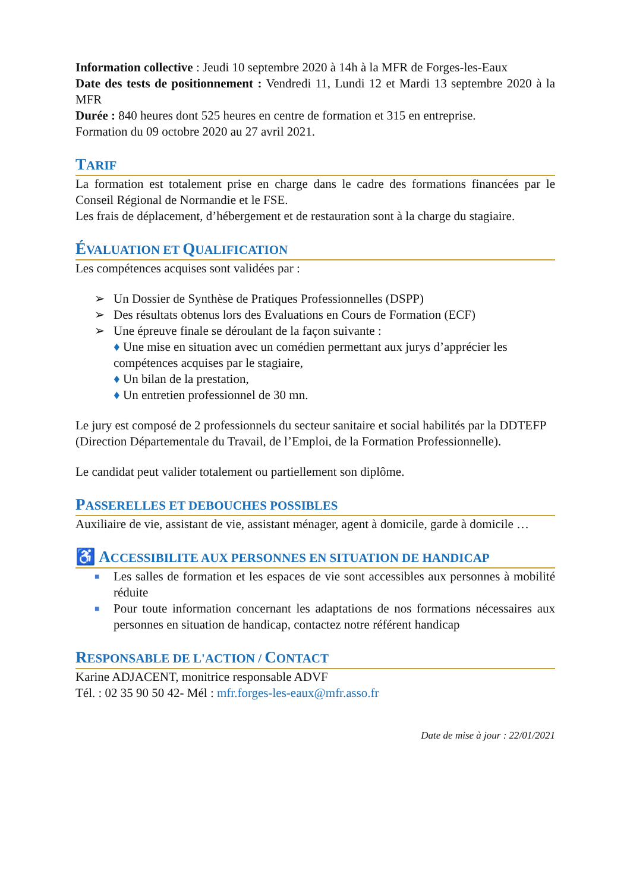Information collective : Jeudi 10 septembre 2020 à 14h à la MFR de Forges-les-Eaux
Date des tests de positionnement : Vendredi 11, Lundi 12 et Mardi 13 septembre 2020 à la MFR
Durée : 840 heures dont 525 heures en centre de formation et 315 en entreprise.
Formation du 09 octobre 2020 au 27 avril 2021.
TARIF
La formation est totalement prise en charge dans le cadre des formations financées par le Conseil Régional de Normandie et le FSE.
Les frais de déplacement, d’hébergement et de restauration sont à la charge du stagiaire.
ÉVALUATION ET QUALIFICATION
Les compétences acquises sont validées par :
➢ Un Dossier de Synthèse de Pratiques Professionnelles (DSPP)
➢ Des résultats obtenus lors des Evaluations en Cours de Formation (ECF)
➢ Une épreuve finale se déroulant de la façon suivante :
♦ Une mise en situation avec un comédien permettant aux jurys d’apprécier les compétences acquises par le stagiaire,
♦ Un bilan de la prestation,
♦ Un entretien professionnel de 30 mn.
Le jury est composé de 2 professionnels du secteur sanitaire et social habilités par la DDTEFP (Direction Départementale du Travail, de l’Emploi, de la Formation Professionnelle).
Le candidat peut valider totalement ou partiellement son diplôme.
PASSERELLES ET DEBOUCHES POSSIBLES
Auxiliaire de vie, assistant de vie, assistant ménager, agent à domicile, garde à domicile …
♿ ACCESSIBILITE AUX PERSONNES EN SITUATION DE HANDICAP
■ Les salles de formation et les espaces de vie sont accessibles aux personnes à mobilité réduite
■ Pour toute information concernant les adaptations de nos formations nécessaires aux personnes en situation de handicap, contactez notre référent handicap
RESPONSABLE DE L'ACTION / CONTACT
Karine ADJACENT, monitrice responsable ADVF
Tél. : 02 35 90 50 42- Mél : mfr.forges-les-eaux@mfr.asso.fr
Date de mise à jour : 22/01/2021